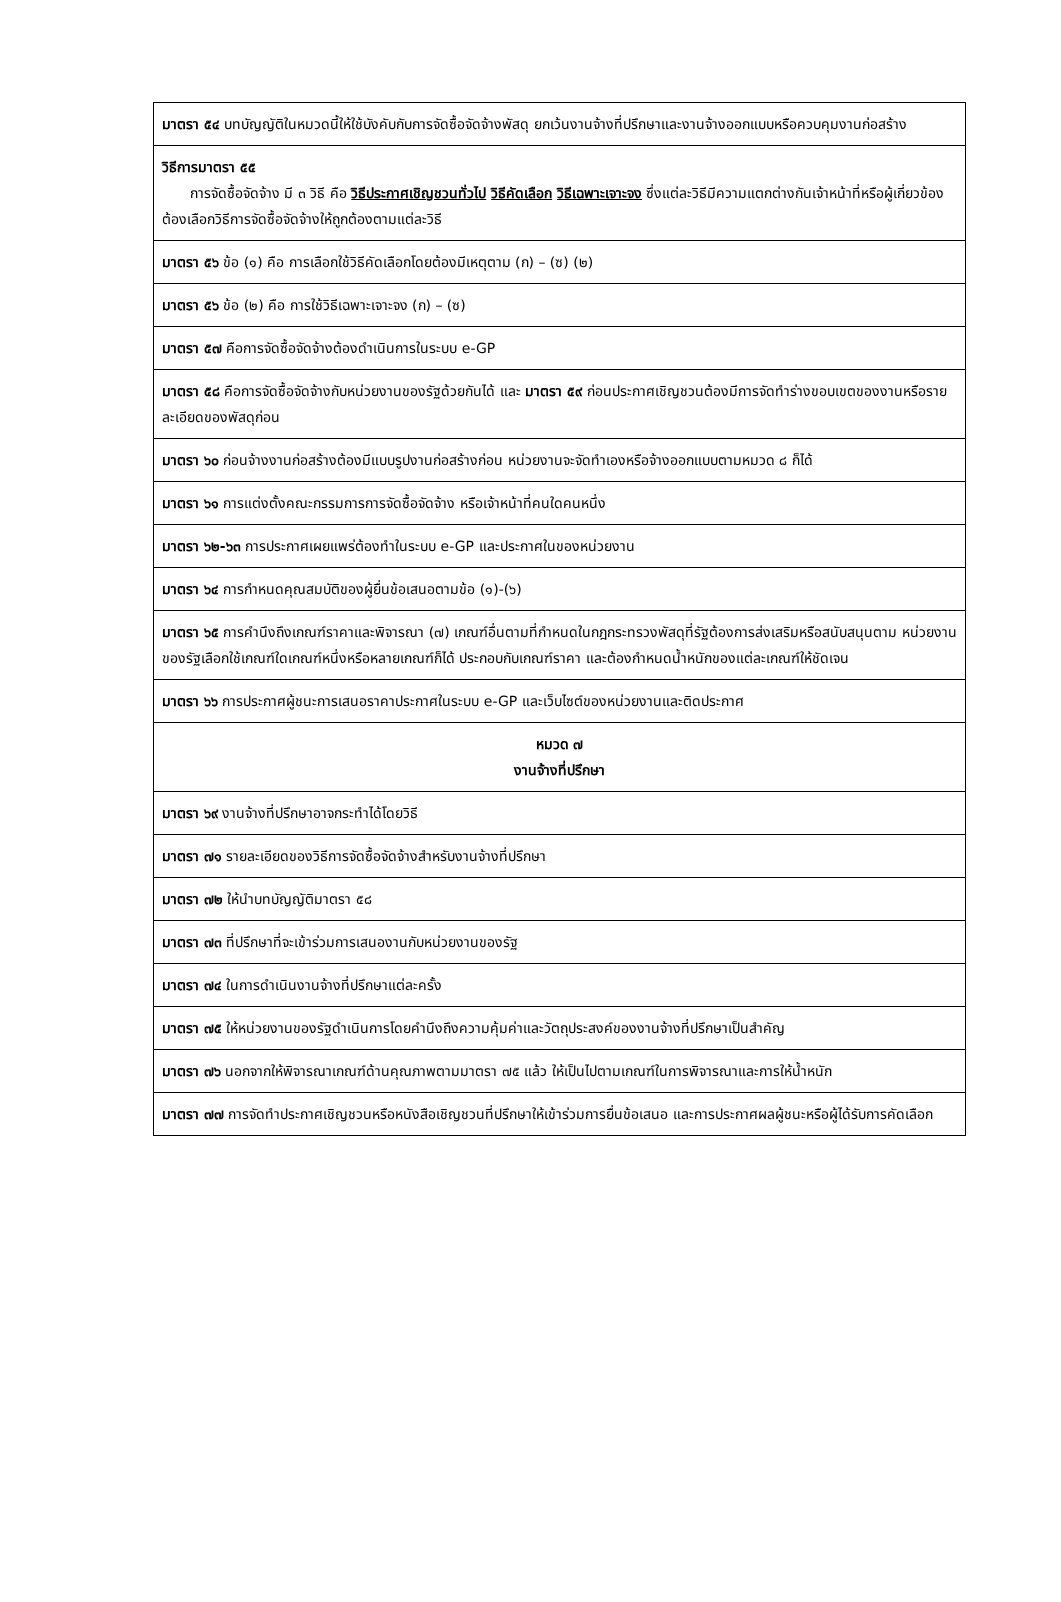| มาตรา ๕๔ บทบัญญัติในหมวดนี้ให้ใช้บังคับกับการจัดซื้อจัดจ้างพัสดุ ยกเว้นงานจ้างที่ปรึกษาและงานจ้างออกแบบหรือควบคุมงานก่อสร้าง |
| วิธีการมาตรา ๕๕ การจัดซื้อจัดจ้าง มี ๓ วิธี คือ วิธีประกาศเชิญชวนทั่วไป วิธีคัดเลือก วิธีเฉพาะเจาะจง ซึ่งแต่ละวิธีมีความแตกต่างกันเจ้าหน้าที่หรือผู้เกี่ยวข้องต้องเลือกวิธีการจัดซื้อจัดจ้างให้ถูกต้องตามแต่ละวิธี |
| มาตรา ๕๖ ข้อ (๑) คือ การเลือกใช้วิธีคัดเลือกโดยต้องมีเหตุตาม (ก) – (ซ) (๒) |
| มาตรา ๕๖ ข้อ (๒) คือ การใช้วิธีเฉพาะเจาะจง (ก) – (ซ) |
| มาตรา ๕๗ คือการจัดซื้อจัดจ้างต้องดำเนินการในระบบ e-GP |
| มาตรา ๕๘ คือการจัดซื้อจัดจ้างกับหน่วยงานของรัฐด้วยกันได้ และ มาตรา ๕๙ ก่อนประกาศเชิญชวนต้องมีการจัดทำร่างขอบเขตของงานหรือรายละเอียดของพัสดุก่อน |
| มาตรา ๖๐ ก่อนจ้างงานก่อสร้างต้องมีแบบรูปงานก่อสร้างก่อน หน่วยงานจะจัดทำเองหรือจ้างออกแบบตามหมวด ๘ ก็ได้ |
| มาตรา ๖๑ การแต่งตั้งคณะกรรมการการจัดซื้อจัดจ้าง หรือเจ้าหน้าที่คนใดคนหนึ่ง |
| มาตรา ๖๒-๖๓ การประกาศเผยแพร่ต้องทำในระบบ e-GP และประกาศในของหน่วยงาน |
| มาตรา ๖๔ การกำหนดคุณสมบัติของผู้ยื่นข้อเสนอตามข้อ (๑)-(๖) |
| มาตรา ๖๕ การคำนึงถึงเกณฑ์ราคาและพิจารณา (๗) เกณฑ์อื่นตามที่กำหนดในกฎกระทรวงพัสดุที่รัฐต้องการส่งเสริมหรือสนับสนุนตาม หน่วยงานของรัฐเลือกใช้เกณฑ์ใดเกณฑ์หนึ่งหรือหลายเกณฑ์ก็ได้ ประกอบกับเกณฑ์ราคา และต้องกำหนดน้ำหนักของแต่ละเกณฑ์ให้ชัดเจน |
| มาตรา ๖๖ การประกาศผู้ชนะการเสนอราคาประกาศในระบบ e-GP และเว็บไซต์ของหน่วยงานและติดประกาศ |
| หมวด ๗ งานจ้างที่ปรึกษา |
| มาตรา ๖๙ งานจ้างที่ปรึกษาอาจกระทำได้โดยวิธี |
| มาตรา ๗๑ รายละเอียดของวิธีการจัดซื้อจัดจ้างสำหรับงานจ้างที่ปรึกษา |
| มาตรา ๗๒ ให้นำบทบัญญัติมาตรา ๕๘ |
| มาตรา ๗๓ ที่ปรึกษาที่จะเข้าร่วมการเสนองานกับหน่วยงานของรัฐ |
| มาตรา ๗๔ ในการดำเนินงานจ้างที่ปรึกษาแต่ละครั้ง |
| มาตรา ๗๕ ให้หน่วยงานของรัฐดำเนินการโดยคำนึงถึงความคุ้มค่าและวัตถุประสงค์ของงานจ้างที่ปรึกษาเป็นสำคัญ |
| มาตรา ๗๖ นอกจากให้พิจารณาเกณฑ์ด้านคุณภาพตามมาตรา ๗๕ แล้ว ให้เป็นไปตามเกณฑ์ในการพิจารณาและการให้น้ำหนัก |
| มาตรา ๗๗ การจัดทำประกาศเชิญชวนหรือหนังสือเชิญชวนที่ปรึกษาให้เข้าร่วมการยื่นข้อเสนอ และการประกาศผลผู้ชนะหรือผู้ได้รับการคัดเลือก |